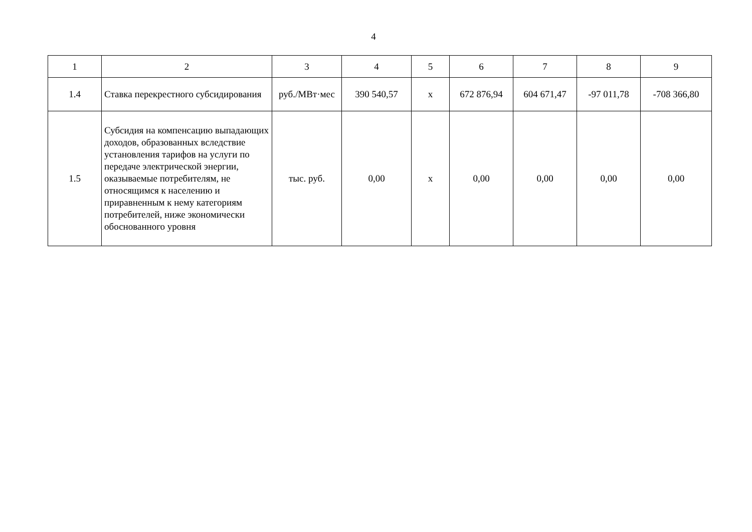4
| 1 | 2 | 3 | 4 | 5 | 6 | 7 | 8 | 9 |
| 1.4 | Ставка перекрестного субсидирования | руб./МВт·мес | 390 540,57 | х | 672 876,94 | 604 671,47 | -97 011,78 | -708 366,80 |
| 1.5 | Субсидия на компенсацию выпадающих доходов, образованных вследствие установления тарифов на услуги по передаче электрической энергии, оказываемые потребителям, не относящимся к населению и приравненным к нему категориям потребителей, ниже экономически обоснованного уровня | тыс. руб. | 0,00 | х | 0,00 | 0,00 | 0,00 | 0,00 |